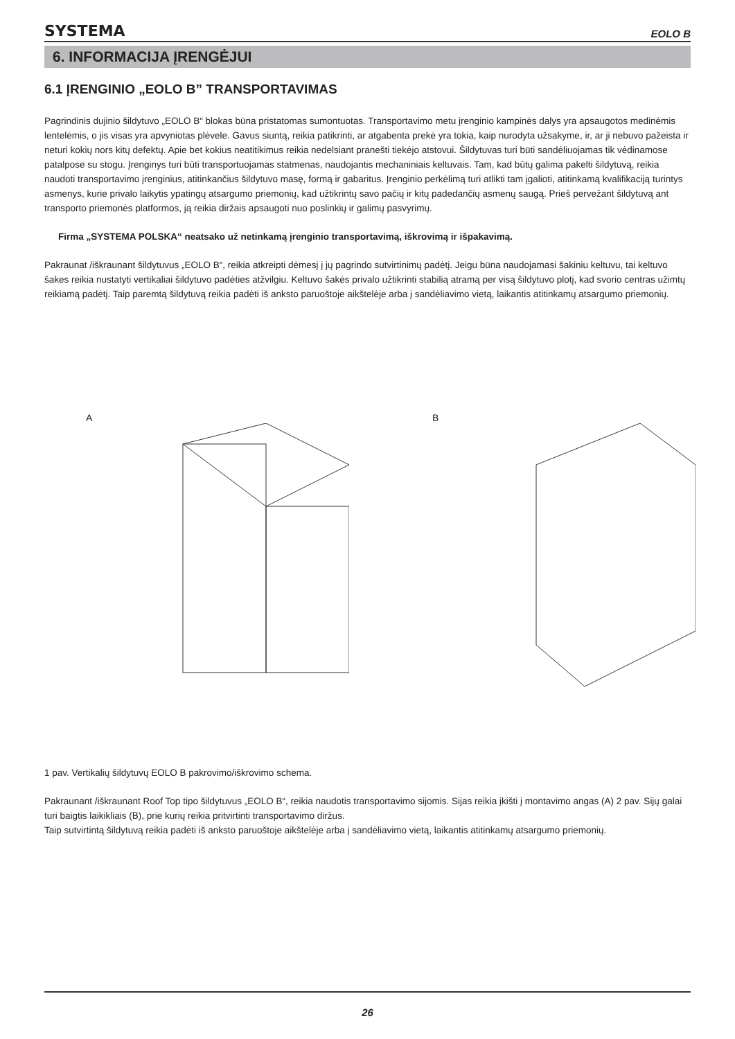SYSTEMA EOLO B
6. INFORMACIJA ĮRENGĖJUI
6.1 ĮRENGINIO „EOLO B” TRANSPORTAVIMAS
Pagrindinis dujinio šildytuvo „EOLO B“ blokas būna pristatomas sumontuotas. Transportavimo metu įrenginio kampinės dalys yra apsaugotos medinėmis lentelėmis, o jis visas yra apvyniotas plėvele. Gavus siuntą, reikia patikrinti, ar atgabenta prekė yra tokia, kaip nurodyta užsakyme, ir, ar ji nebuvo pažeista ir neturi kokių nors kitų defektų. Apie bet kokius neatitikimus reikia nedelsiant pranešti tiekėjo atstovui. Šildytuvas turi būti sandėliuojamas tik vėdinamose patalpose su stogu. Įrenginys turi būti transportuojamas statmenas, naudojantis mechaniniais keltuvais. Tam, kad būtų galima pakelti šildytuvą, reikia naudoti transportavimo įrenginius, atitinkančius šildytuvo masę, formą ir gabaritus. Įrenginio perkėlimą turi atlikti tam įgalioti, atitinkamą kvalifikaciją turintys asmenys, kurie privalo laikytis ypatingų atsargumo priemonių, kad užtikrintų savo pačių ir kitų padedančių asmenų saugą. Prieš pervežant šildytuvą ant transporto priemonės platformos, ją reikia diržais apsaugoti nuo poslinkių ir galimų pasvyrimų.
Firma „SYSTEMA POLSKA“ neatsako už netinkamą įrenginio transportavimą, iškrovimą ir išpakavimą.
Pakraunat /iškraunant šildytuvus „EOLO B“, reikia atkreipti dėmesį į jų pagrindo sutvirtinimų padėtį. Jeigu būna naudojamasi šakiniu keltuvu, tai keltuvo šakes reikia nustatyti vertikaliai šildytuvo padėties atžvilgiu. Keltuvo šakės privalo užtikrinti stabilią atramą per visą šildytuvo plotį, kad svorio centras užimtų reikiamą padėtį. Taip paremtą šildytuvą reikia padėti iš anksto paruoštoje aikštelėje arba į sandėliavimo vietą, laikantis atitinkamų atsargumo priemonių.
A B
1 pav. Vertikalių šildytuvų EOLO B pakrovimo/iškrovimo schema.
Pakraunant /iškraunant Roof Top tipo šildytuvus „EOLO B“, reikia naudotis transportavimo sijomis. Sijas reikia įkišti į montavimo angas (A) 2 pav. Sijų galai turi baigtis laikikliais (B), prie kurių reikia pritvirtinti transportavimo diržus.
Taip sutvirtintą šildytuvą reikia padėti iš anksto paruoštoje aikštelėje arba į sandėliavimo vietą, laikantis atitinkamų atsargumo priemonių.
26